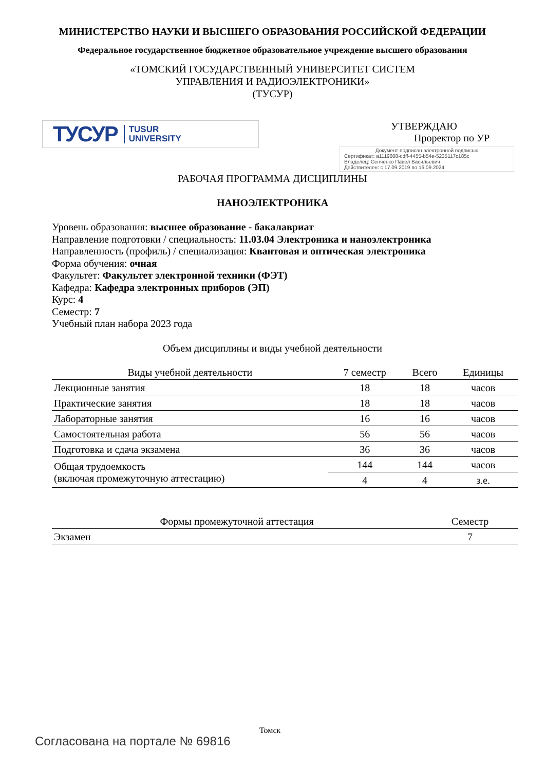МИНИСТЕРСТВО НАУКИ И ВЫСШЕГО ОБРАЗОВАНИЯ РОССИЙСКОЙ ФЕДЕРАЦИИ
Федеральное государственное бюджетное образовательное учреждение высшего образования
«ТОМСКИЙ ГОСУДАРСТВЕННЫЙ УНИВЕРСИТЕТ СИСТЕМ
УПРАВЛЕНИЯ И РАДИОЭЛЕКТРОНИКИ»
(ТУСУР)
ТУСУР TUSUR
UNIVERSITY
УТВЕРЖДАЮ
Проректор по УР
Документ подписан электронной подписью
Сертификат: a1119608-cdff-4455-b54e-5235117c185c
Владелец: Сенченко Павел Васильевич
Действителен: с 17.09.2019 по 16.09.2024
РАБОЧАЯ ПРОГРАММА ДИСЦИПЛИНЫ
НАНОЭЛЕКТРОНИКА
Уровень образования: высшее образование - бакалавриат
Направление подготовки / специальность: 11.03.04 Электроника и наноэлектроника
Направленность (профиль) / специализация: Квантовая и оптическая электроника
Форма обучения: очная
Факультет: Факультет электронной техники (ФЭТ)
Кафедра: Кафедра электронных приборов (ЭП)
Курс: 4
Семестр: 7
Учебный план набора 2023 года
Объем дисциплины и виды учебной деятельности
| Виды учебной деятельности | 7 семестр | Всего | Единицы |
| --- | --- | --- | --- |
| Лекционные занятия | 18 | 18 | часов |
| Практические занятия | 18 | 18 | часов |
| Лабораторные занятия | 16 | 16 | часов |
| Самостоятельная работа | 56 | 56 | часов |
| Подготовка и сдача экзамена | 36 | 36 | часов |
| Общая трудоемкость (включая промежуточную аттестацию) | 144 | 144 | часов |
| | 4 | 4 | з.е. |
| Формы промежуточной аттестация | Семестр |
| --- | --- |
| Экзамен | 7 |
Томск
Согласована на портале № 69816